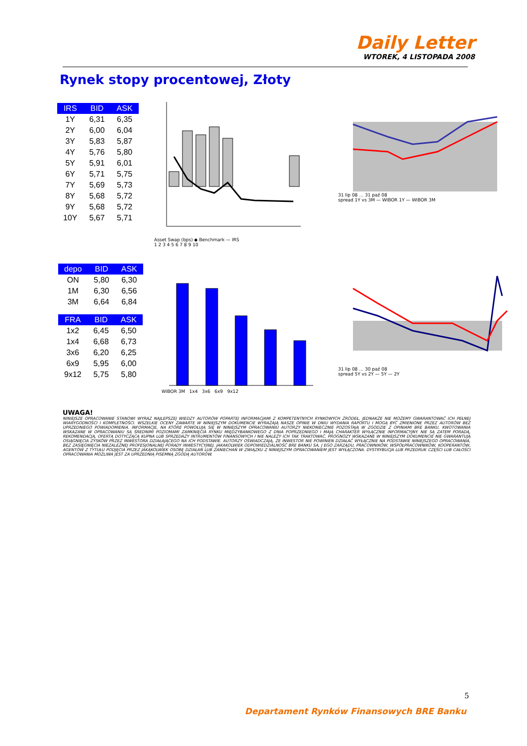Daily Letter
WTOREK, 4 LISTOPADA 2008
Rynek stopy procentowej, Złoty
| IRS | BID | ASK |
| --- | --- | --- |
| 1Y | 6,31 | 6,35 |
| 2Y | 6,00 | 6,04 |
| 3Y | 5,83 | 5,87 |
| 4Y | 5,76 | 5,80 |
| 5Y | 5,91 | 6,01 |
| 6Y | 5,71 | 5,75 |
| 7Y | 5,69 | 5,73 |
| 8Y | 5,68 | 5,72 |
| 9Y | 5,68 | 5,72 |
| 10Y | 5,67 | 5,71 |
| depo | BID | ASK |
| --- | --- | --- |
| ON | 5,80 | 6,30 |
| 1M | 6,30 | 6,56 |
| 3M | 6,64 | 6,84 |
| FRA | BID | ASK |
| --- | --- | --- |
| 1x2 | 6,45 | 6,50 |
| 1x4 | 6,68 | 6,73 |
| 3x6 | 6,20 | 6,25 |
| 6x9 | 5,95 | 6,00 |
| 9x12 | 5,75 | 5,80 |
Asset Swap (bps) ◆ Benchmark — IRS
1 2 3 4 5 6 7 8 9 10
31 lip 08 … 31 paź 08
spread 1Y vs 3M — WIBOR 1Y — WIBOR 3M
WIBOR 3M 1x4 3x6 6x9 9x12
31 lip 08 … 30 paź 08
spread 5Y vs 2Y — 5Y — 2Y
UWAGA!
NINIEJSZE OPRACOWANIE STANOWI WYRAZ NAJLEPSZEJ WIEDZY AUTORÓW POPARTEJ INFORMACJAMI Z KOMPETENTNYCH RYNKOWYCH ŹRÓDEŁ, JEDNAKŻE NIE MOŻEMY GWARANTOWAĆ ICH PEŁNEJ WIARYGODNOŚCI I KOMPLETNOŚCI. WSZELKIE OCENY ZAWARTE W NINIEJSZYM DOKUMENCIE WYRAŻAJĄ NASZE OPINIE W DNIU WYDANIA RAPORTU I MOGĄ BYĆ ZMIENIONE PRZEZ AUTORÓW BEZ UPRZEDNIEGO POWIADOMIENIA. INFORMACJE, NA KTÓRE POWOŁUJĄ SIĘ W NINIEJSZYM OPRACOWANIU AUTORZY NIEKONIECZNIE POZOSTAJĄ W ZGODZIE Z OPINIAMI BRE BANKU. KWOTOWANIA WSKAZANE W OPRACOWANIU SĄ ŚREDNIMI POZIOMAMI ZAMKNIĘCIA RYNKU MIĘDZYBANKOWEGO Z DNIA POPRZEDNIEGO I MAJĄ CHARAKTER WYŁĄCZNIE INFORMACYJNY. NIE SĄ ZATEM PORADĄ, REKOMENDACJĄ, OFERTĄ DOTYCZĄCĄ KUPNA LUB SPRZEDAŻY INTRUMENTÓW FINANSOWYCH I NIE NALEŻY ICH TAK TRAKTOWAĆ. PROGNOZY WSKAZANE W NINIEJSZYM DOKUMENCIE NIE GWARANTUJĄ OSIĄGNIĘCIA ZYSKÓW PRZEZ INWESTORA DZIAŁAJĄCEGO NA ICH PODSTAWIE. AUTORZY OŚWIADCZAJĄ, ŻE INWESTOR NIE POWINIEN DZIAŁAĆ WYŁĄCZNIE NA PODSTAWIE NINIEJSZEGO OPRACOWANIA, BEZ ZASIĘGNIĘCIA NIEZALEŻNEJ PROFESJONALNEJ PORADY INWESTYCYJNEJ. JAKAKOLWIEK ODPOWIEDZIALNOŚĆ BRE BANKU SA, J EGO ZARZĄDU, PRACOWNIKÓW, WSPÓŁPRACOWNIKÓW, KOOPERANTÓW, AGENTÓW Z TYTUŁU PODJĘCIA PRZEZ JAKĄKOLWIEK OSOBĘ DZIAŁAŃ LUB ZANIECHAŃ W ZWIĄZKU Z NINIEJSZYM OPRACOWANIEM JEST WYŁĄCZONA. DYSTRYBUCJA LUB PRZEDRUK CZĘŚCI LUB CAŁOŚCI OPRACOWANIA MOŻLIWA JEST ZA UPRZEDNIĄ PISEMNĄ ZGODĄ AUTORÓW.
5
Departament Rynków Finansowych BRE Banku